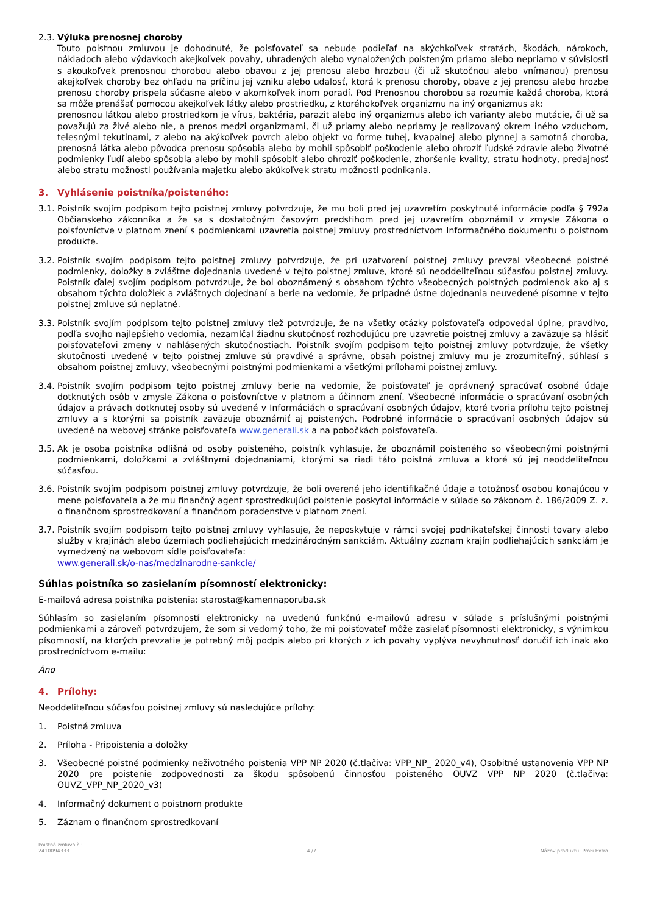2.3.
Výluka prenosnej choroby
Touto poistnou zmluvou je dohodnuté, že poisťovateľ sa nebude podieľať na akýchkoľvek stratách, škodách, nárokoch, nákladoch alebo výdavkoch akejkoľvek povahy, uhradených alebo vynaložených poisteným priamo alebo nepriamo v súvislosti s akoukoľvek prenosnou chorobou alebo obavou z jej prenosu alebo hrozbou (či už skutočnou alebo vnímanou) prenosu akejkoľvek choroby bez ohľadu na príčinu jej vzniku alebo udalosť, ktorá k prenosu choroby, obave z jej prenosu alebo hrozbe prenosu choroby prispela súčasne alebo v akomkoľvek inom poradí. Pod Prenosnou chorobou sa rozumie každá choroba, ktorá sa môže prenášať pomocou akejkoľvek látky alebo prostriedku, z ktoréhokoľvek organizmu na iný organizmus ak:
prenosnou látkou alebo prostriedkom je vírus, baktéria, parazit alebo iný organizmus alebo ich varianty alebo mutácie, či už sa považujú za živé alebo nie, a prenos medzi organizmami, či už priamy alebo nepriamy je realizovaný okrem iného vzduchom, telesnými tekutinami, z alebo na akýkoľvek povrch alebo objekt vo forme tuhej, kvapalnej alebo plynnej a samotná choroba, prenosná látka alebo pôvodca prenosu spôsobia alebo by mohli spôsobiť poškodenie alebo ohroziť ľudské zdravie alebo životné podmienky ľudí alebo spôsobia alebo by mohli spôsobiť alebo ohroziť poškodenie, zhoršenie kvality, stratu hodnoty, predajnosť alebo stratu možnosti používania majetku alebo akúkoľvek stratu možnosti podnikania.
3. Vyhlásenie poistníka/poisteného:
3.1.
Poistník svojím podpisom tejto poistnej zmluvy potvrdzuje, že mu boli pred jej uzavretím poskytnuté informácie podľa § 792a Občianskeho zákonníka a že sa s dostatočným časovým predstihom pred jej uzavretím oboznámil v zmysle Zákona o poisťovníctve v platnom znení s podmienkami uzavretia poistnej zmluvy prostredníctvom Informačného dokumentu o poistnom produkte.
3.2.
Poistník svojím podpisom tejto poistnej zmluvy potvrdzuje, že pri uzatvorení poistnej zmluvy prevzal všeobecné poistné podmienky, doložky a zvláštne dojednania uvedené v tejto poistnej zmluve, ktoré sú neoddeliteľnou súčasťou poistnej zmluvy. Poistník ďalej svojím podpisom potvrdzuje, že bol oboznámený s obsahom týchto všeobecných poistných podmienok ako aj s obsahom týchto doložiek a zvláštnych dojednaní a berie na vedomie, že prípadné ústne dojednania neuvedené písomne v tejto poistnej zmluve sú neplatné.
3.3.
Poistník svojím podpisom tejto poistnej zmluvy tiež potvrdzuje, že na všetky otázky poisťovateľa odpovedal úplne, pravdivo, podľa svojho najlepšieho vedomia, nezamlčal žiadnu skutočnosť rozhodujúcu pre uzavretie poistnej zmluvy a zaväzuje sa hlásiť poisťovateľovi zmeny v nahlásených skutočnostiach. Poistník svojím podpisom tejto poistnej zmluvy potvrdzuje, že všetky skutočnosti uvedené v tejto poistnej zmluve sú pravdivé a správne, obsah poistnej zmluvy mu je zrozumiteľný, súhlasí s obsahom poistnej zmluvy, všeobecnými poistnými podmienkami a všetkými prílohami poistnej zmluvy.
3.4.
Poistník svojím podpisom tejto poistnej zmluvy berie na vedomie, že poisťovateľ je oprávnený spracúvať osobné údaje dotknutých osôb v zmysle Zákona o poisťovníctve v platnom a účinnom znení. Všeobecné informácie o spracúvaní osobných údajov a právach dotknutej osoby sú uvedené v Informáciách o spracúvaní osobných údajov, ktoré tvoria prílohu tejto poistnej zmluvy a s ktorými sa poistník zaväzuje oboznámiť aj poistených. Podrobné informácie o spracúvaní osobných údajov sú uvedené na webovej stránke poisťovateľa www.generali.sk a na pobočkách poisťovateľa.
3.5.
Ak je osoba poistníka odlišná od osoby poisteného, poistník vyhlasuje, že oboznámil poisteného so všeobecnými poistnými podmienkami, doložkami a zvláštnymi dojednaniami, ktorými sa riadi táto poistná zmluva a ktoré sú jej neoddeliteľnou súčasťou.
3.6.
Poistník svojím podpisom poistnej zmluvy potvrdzuje, že boli overené jeho identifikačné údaje a totožnosť osobou konajúcou v mene poisťovateľa a že mu finančný agent sprostredkujúci poistenie poskytol informácie v súlade so zákonom č. 186/2009 Z. z. o finančnom sprostredkovaní a finančnom poradenstve v platnom znení.
3.7.
Poistník svojím podpisom tejto poistnej zmluvy vyhlasuje, že neposkytuje v rámci svojej podnikateľskej činnosti tovary alebo služby v krajinách alebo územiach podliehajúcich medzinárodným sankciám. Aktuálny zoznam krajín podliehajúcich sankciám je vymedzený na webovom sídle poisťovateľa:
www.generali.sk/o-nas/medzinarodne-sankcie/
Súhlas poistníka so zasielaním písomností elektronicky:
E-mailová adresa poistníka poistenia: starosta@kamennaporuba.sk
Súhlasím so zasielaním písomností elektronicky na uvedenú funkčnú e-mailovú adresu v súlade s príslušnými poistnými podmienkami a zároveň potvrdzujem, že som si vedomý toho, že mi poisťovateľ môže zasielať písomnosti elektronicky, s výnimkou písomností, na ktorých prevzatie je potrebný môj podpis alebo pri ktorých z ich povahy vyplýva nevyhnutnosť doručiť ich inak ako prostredníctvom e-mailu:
Áno
4. Prílohy:
Neoddeliteľnou súčasťou poistnej zmluvy sú nasledujúce prílohy:
1. Poistná zmluva
2. Príloha - Pripoistenia a doložky
3. Všeobecné poistné podmienky neživotného poistenia VPP NP 2020 (č.tlačiva: VPP_NP_ 2020_v4), Osobitné ustanovenia VPP NP 2020 pre poistenie zodpovednosti za škodu spôsobenú činnosťou poisteného OUVZ VPP NP 2020 (č.tlačiva: OUVZ_VPP_NP_2020_v3)
4. Informačný dokument o poistnom produkte
5. Záznam o finančnom sprostredkovaní
Poistná zmluva č.:
2410094333
4 /7
Názov produktu: ProFi Extra